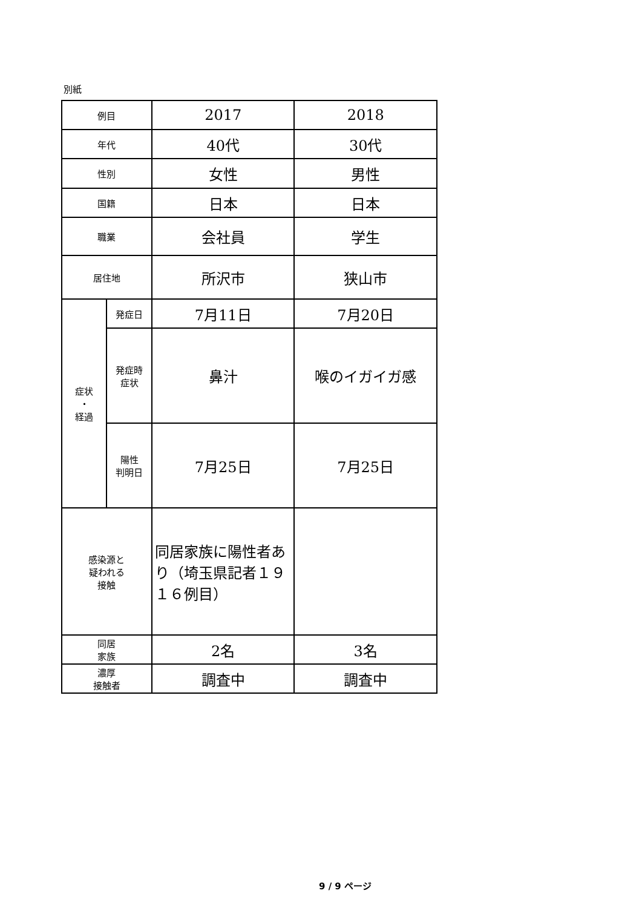別紙
| 例目 | | 2017 | 2018 |
| 年代 | | 40代 | 30代 |
| 性別 | | 女性 | 男性 |
| 国籍 | | 日本 | 日本 |
| 職業 | | 会社員 | 学生 |
| 居住地 | | 所沢市 | 狭山市 |
| 症状 ・ 経過 | 発症日 | 7月11日 | 7月20日 |
| | 発症時 症状 | 鼻汁 | 喉のイガイガ感 |
| | 陽性 判明日 | 7月25日 | 7月25日 |
| 感染源と 疑われる 接触 | | 同居家族に陽性者あり（埼玉県記者１９１６例目） | |
| 同居 家族 | | 2名 | 3名 |
| 濃厚 接触者 | | 調査中 | 調査中 |
9 / 9 ページ